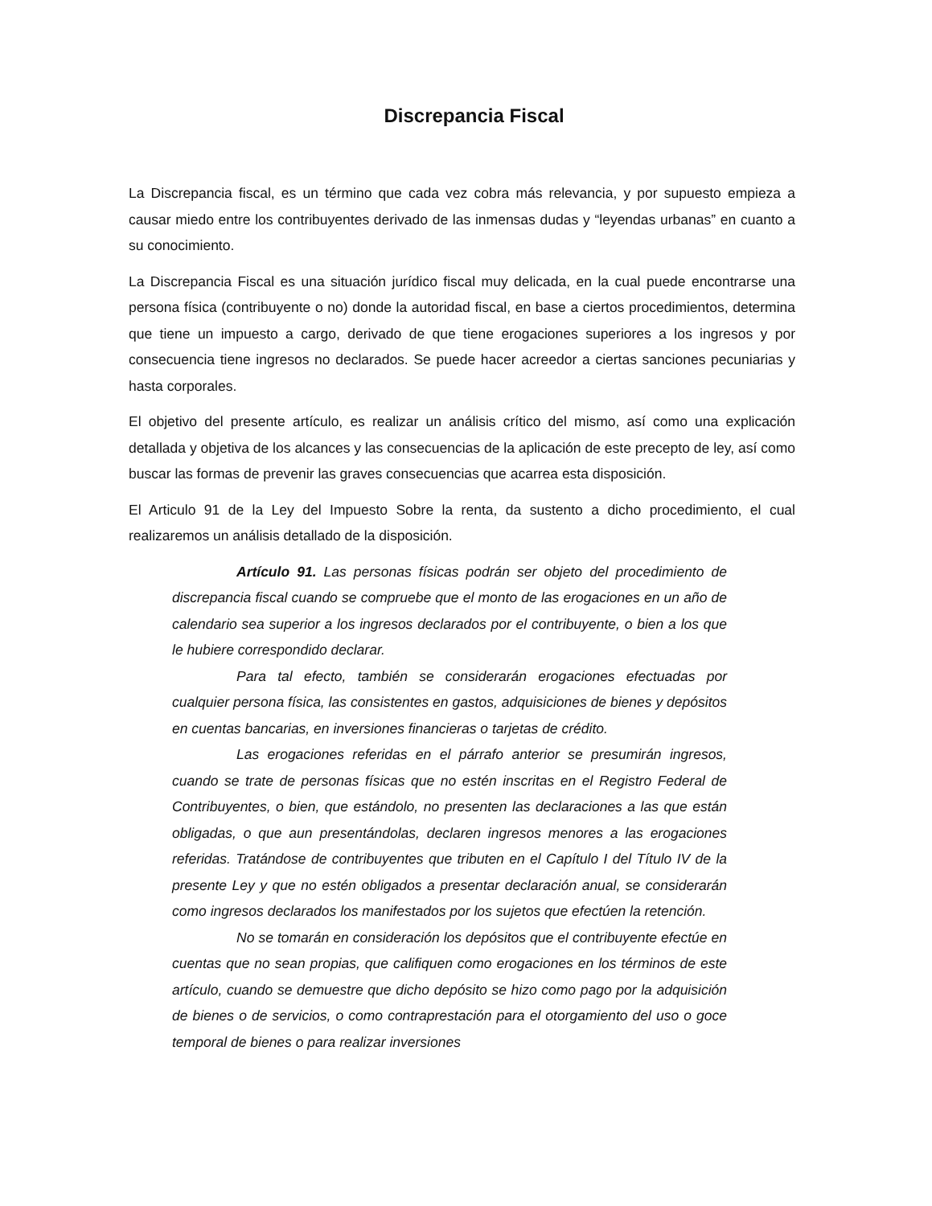Discrepancia Fiscal
La Discrepancia fiscal, es un término que cada vez cobra más relevancia, y por supuesto empieza a causar miedo entre los contribuyentes derivado de las inmensas dudas y “leyendas urbanas” en cuanto a su conocimiento.
La Discrepancia Fiscal es una situación jurídico fiscal muy delicada, en la cual puede encontrarse una persona física (contribuyente o no) donde la autoridad fiscal, en base a ciertos procedimientos, determina que tiene un impuesto a cargo, derivado de que tiene erogaciones superiores a los ingresos y por consecuencia tiene ingresos no declarados. Se puede hacer acreedor a ciertas sanciones pecuniarias y hasta corporales.
El objetivo del presente artículo, es realizar un análisis crítico del mismo, así como una explicación detallada y objetiva de los alcances y las consecuencias de la aplicación de este precepto de ley, así como buscar las formas de prevenir las graves consecuencias que acarrea esta disposición.
El Articulo 91 de la Ley del Impuesto Sobre la renta, da sustento a dicho procedimiento, el cual realizaremos un análisis detallado de la disposición.
Artículo 91. Las personas físicas podrán ser objeto del procedimiento de discrepancia fiscal cuando se compruebe que el monto de las erogaciones en un año de calendario sea superior a los ingresos declarados por el contribuyente, o bien a los que le hubiere correspondido declarar.
Para tal efecto, también se considerarán erogaciones efectuadas por cualquier persona física, las consistentes en gastos, adquisiciones de bienes y depósitos en cuentas bancarias, en inversiones financieras o tarjetas de crédito.
Las erogaciones referidas en el párrafo anterior se presumirán ingresos, cuando se trate de personas físicas que no estén inscritas en el Registro Federal de Contribuyentes, o bien, que estándolo, no presenten las declaraciones a las que están obligadas, o que aun presentándolas, declaren ingresos menores a las erogaciones referidas. Tratándose de contribuyentes que tributen en el Capítulo I del Título IV de la presente Ley y que no estén obligados a presentar declaración anual, se considerarán como ingresos declarados los manifestados por los sujetos que efectúen la retención.
No se tomarán en consideración los depósitos que el contribuyente efectúe en cuentas que no sean propias, que califiquen como erogaciones en los términos de este artículo, cuando se demuestre que dicho depósito se hizo como pago por la adquisición de bienes o de servicios, o como contraprestación para el otorgamiento del uso o goce temporal de bienes o para realizar inversiones